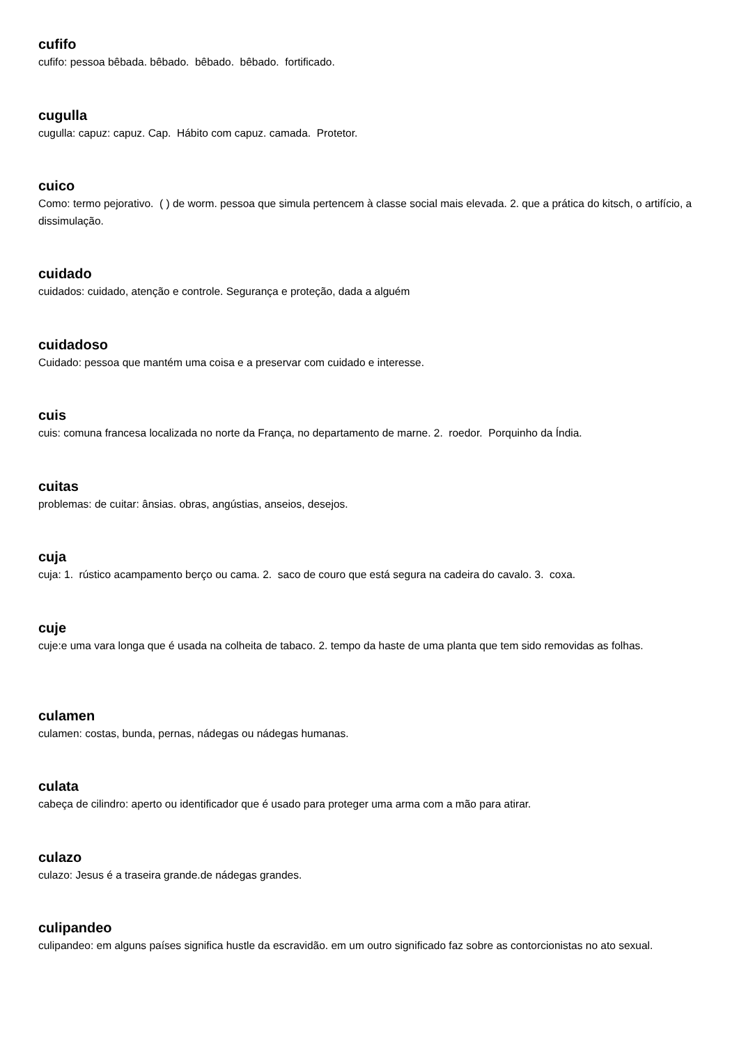cufifo
cufifo: pessoa bêbada. bêbado. bêbado. bêbado. fortificado.
cugulla
cugulla: capuz: capuz. Cap. Hábito com capuz. camada. Protetor.
cuico
Como: termo pejorativo. ( ) de worm. pessoa que simula pertencem à classe social mais elevada. 2. que a prática do kitsch, o artifício, a dissimulação.
cuidado
cuidados: cuidado, atenção e controle. Segurança e proteção, dada a alguém
cuidadoso
Cuidado: pessoa que mantém uma coisa e a preservar com cuidado e interesse.
cuis
cuis: comuna francesa localizada no norte da França, no departamento de marne. 2. roedor. Porquinho da Índia.
cuitas
problemas: de cuitar: ânsias. obras, angústias, anseios, desejos.
cuja
cuja: 1. rústico acampamento berço ou cama. 2. saco de couro que está segura na cadeira do cavalo. 3. coxa.
cuje
cuje:e uma vara longa que é usada na colheita de tabaco. 2. tempo da haste de uma planta que tem sido removidas as folhas.
culamen
culamen: costas, bunda, pernas, nádegas ou nádegas humanas.
culata
cabeça de cilindro: aperto ou identificador que é usado para proteger uma arma com a mão para atirar.
culazo
culazo: Jesus é a traseira grande.de nádegas grandes.
culipandeo
culipandeo: em alguns países significa hustle da escravidão. em um outro significado faz sobre as contorcionistas no ato sexual.